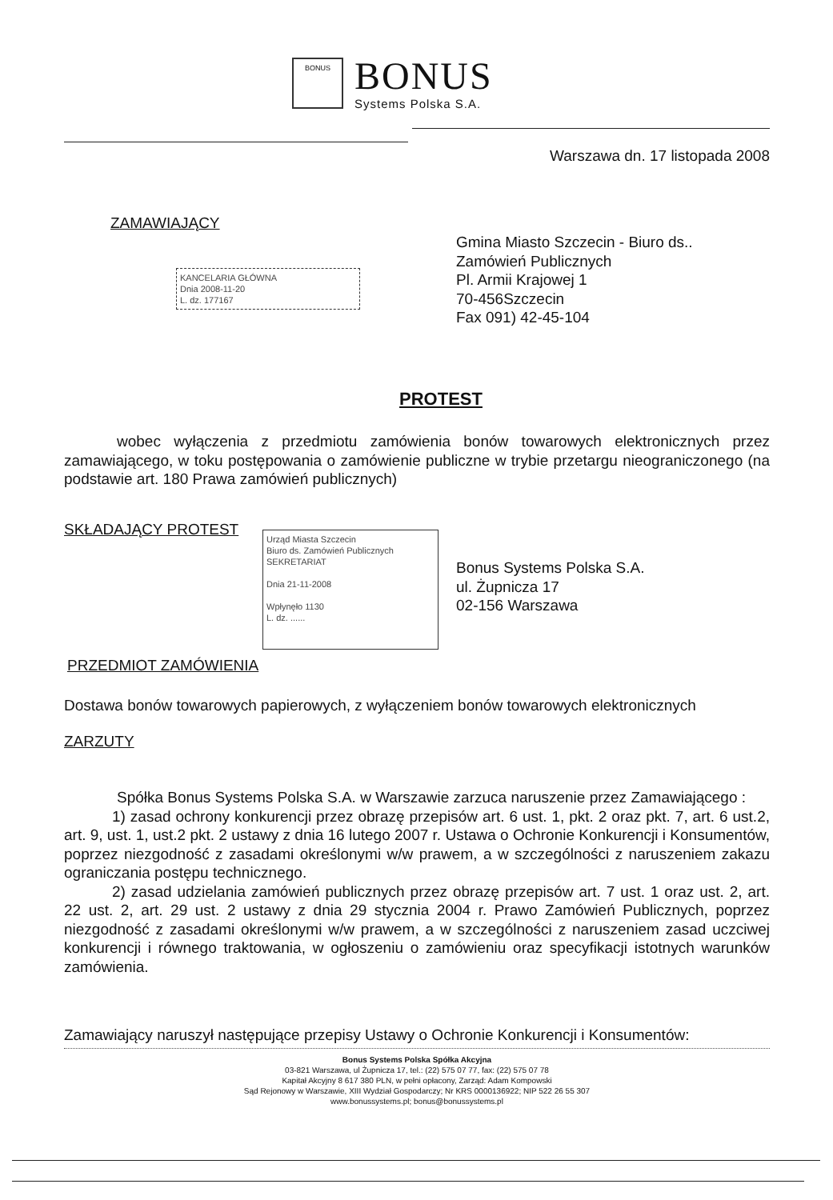BONUS
BONUS
Systems Polska S.A.
Warszawa dn. 17 listopada 2008
ZAMAWIAJĄCY
Gmina Miasto Szczecin - Biuro ds..
Zamówień Publicznych
Pl. Armii Krajowej 1
70-456Szczecin
Fax 091) 42-45-104
KANCELARIA GŁÓWNA
Dnia 2008-11-20
L. dz. 177167
PROTEST
wobec wyłączenia z przedmiotu zamówienia bonów towarowych elektronicznych przez zamawiającego, w toku postępowania o zamówienie publiczne w trybie przetargu nieograniczonego (na podstawie art. 180 Prawa zamówień publicznych)
SKŁADAJĄCY PROTEST
Urząd Miasta Szczecin
Biuro ds. Zamówień Publicznych
SEKRETARIAT
Dnia 21-11-2008
Wpłynęło 1130
L. dz. ......
Bonus Systems Polska S.A.
ul. Żupnicza 17
02-156 Warszawa
PRZEDMIOT ZAMÓWIENIA
Dostawa bonów towarowych papierowych, z wyłączeniem bonów towarowych elektronicznych
ZARZUTY
Spółka Bonus Systems Polska S.A. w Warszawie zarzuca naruszenie przez Zamawiającego :
1) zasad ochrony konkurencji przez obrazę przepisów art. 6 ust. 1, pkt. 2 oraz pkt. 7, art. 6 ust.2, art. 9, ust. 1, ust.2 pkt. 2 ustawy z dnia 16 lutego 2007 r. Ustawa o Ochronie Konkurencji i Konsumentów, poprzez niezgodność z zasadami określonymi w/w prawem, a w szczególności z naruszeniem zakazu ograniczania postępu technicznego.
2) zasad udzielania zamówień publicznych przez obrazę przepisów art. 7 ust. 1 oraz ust. 2, art. 22 ust. 2, art. 29 ust. 2 ustawy z dnia 29 stycznia 2004 r. Prawo Zamówień Publicznych, poprzez niezgodność z zasadami określonymi w/w prawem, a w szczególności z naruszeniem zasad uczciwej konkurencji i równego traktowania, w ogłoszeniu o zamówieniu oraz specyfikacji istotnych warunków zamówienia.
Zamawiający naruszył następujące przepisy Ustawy o Ochronie Konkurencji i Konsumentów:
Bonus Systems Polska Spółka Akcyjna
03-821 Warszawa, ul Żupnicza 17, tel.: (22) 575 07 77, fax: (22) 575 07 78
Kapitał Akcyjny 8 617 380 PLN, w pełni opłacony, Zarząd: Adam Kompowski
Sąd Rejonowy w Warszawie, XIII Wydział Gospodarczy; Nr KRS 0000136922; NIP 522 26 55 307
www.bonussystems.pl; bonus@bonussystems.pl